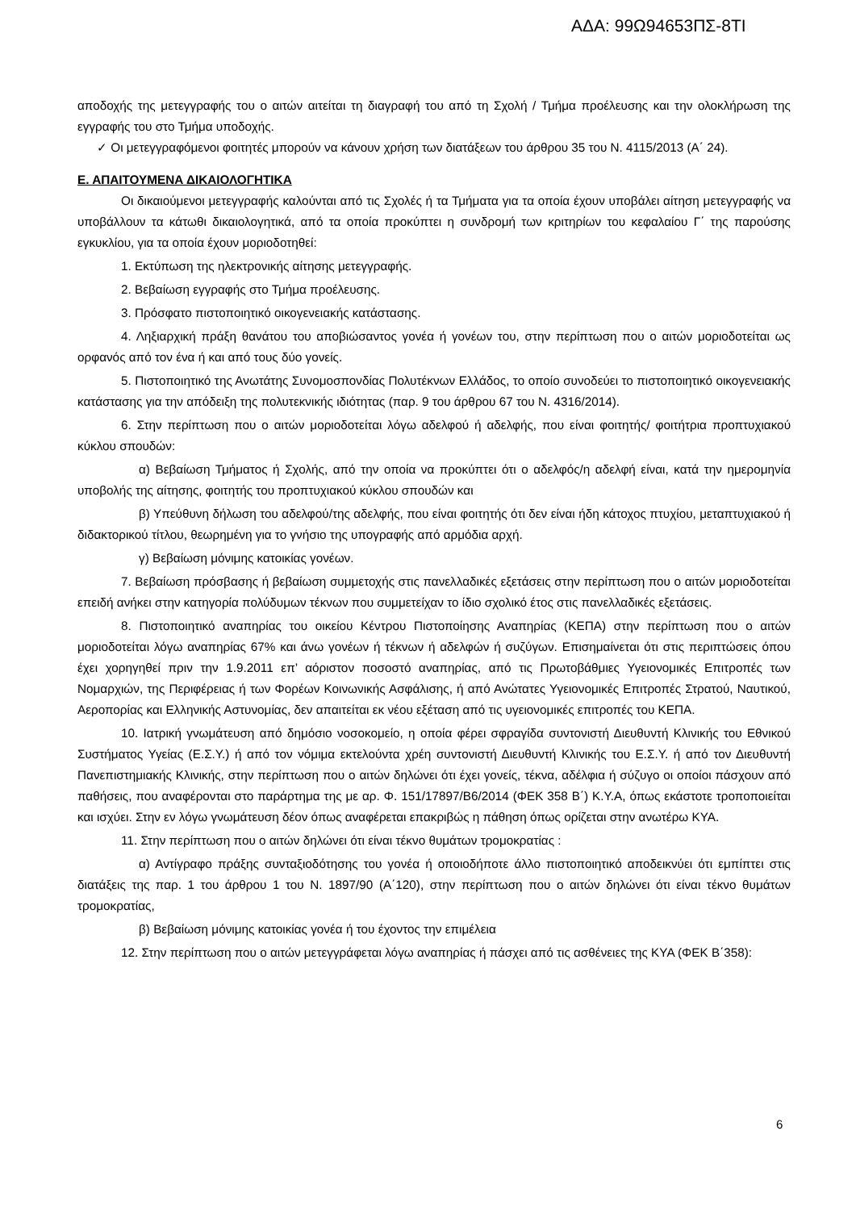ΑΔΑ: 99Ω94653ΠΣ-8ΤΙ
αποδοχής της μετεγγραφής του ο αιτών αιτείται τη διαγραφή του από τη Σχολή / Τμήμα προέλευσης και την ολοκλήρωση της εγγραφής του στο Τμήμα υποδοχής.
✓ Οι μετεγγραφόμενοι φοιτητές μπορούν να κάνουν χρήση των διατάξεων του άρθρου 35 του Ν. 4115/2013 (Α΄ 24).
Ε. ΑΠΑΙΤΟΥΜΕΝΑ ΔΙΚΑΙΟΛΟΓΗΤΙΚΑ
Οι δικαιούμενοι μετεγγραφής καλούνται από τις Σχολές ή τα Τμήματα για τα οποία έχουν υποβάλει αίτηση μετεγγραφής να υποβάλλουν τα κάτωθι δικαιολογητικά, από τα οποία προκύπτει η συνδρομή των κριτηρίων του κεφαλαίου Γ΄ της παρούσης εγκυκλίου, για τα οποία έχουν μοριοδοτηθεί:
1. Εκτύπωση της ηλεκτρονικής αίτησης μετεγγραφής.
2. Βεβαίωση εγγραφής στο Τμήμα προέλευσης.
3. Πρόσφατο πιστοποιητικό οικογενειακής κατάστασης.
4. Ληξιαρχική πράξη θανάτου του αποβιώσαντος γονέα ή γονέων του, στην περίπτωση που ο αιτών μοριοδοτείται ως ορφανός από τον ένα ή και από τους δύο γονείς.
5. Πιστοποιητικό της Ανωτάτης Συνομοσπονδίας Πολυτέκνων Ελλάδος, το οποίο συνοδεύει το πιστοποιητικό οικογενειακής κατάστασης για την απόδειξη της πολυτεκνικής ιδιότητας (παρ. 9 του άρθρου 67 του Ν. 4316/2014).
6. Στην περίπτωση που ο αιτών μοριοδοτείται λόγω αδελφού ή αδελφής, που είναι φοιτητής/ φοιτήτρια προπτυχιακού κύκλου σπουδών:
α) Βεβαίωση Τμήματος ή Σχολής, από την οποία να προκύπτει ότι ο αδελφός/η αδελφή είναι, κατά την ημερομηνία υποβολής της αίτησης, φοιτητής του προπτυχιακού κύκλου σπουδών και
β) Υπεύθυνη δήλωση του αδελφού/της αδελφής, που είναι φοιτητής ότι δεν είναι ήδη κάτοχος πτυχίου, μεταπτυχιακού ή διδακτορικού τίτλου, θεωρημένη για το γνήσιο της υπογραφής από αρμόδια αρχή.
γ) Βεβαίωση μόνιμης κατοικίας γονέων.
7. Βεβαίωση πρόσβασης ή βεβαίωση συμμετοχής στις πανελλαδικές εξετάσεις στην περίπτωση που ο αιτών μοριοδοτείται επειδή ανήκει στην κατηγορία πολύδυμων τέκνων που συμμετείχαν το ίδιο σχολικό έτος στις πανελλαδικές εξετάσεις.
8. Πιστοποιητικό αναπηρίας του οικείου Κέντρου Πιστοποίησης Αναπηρίας (ΚΕΠΑ) στην περίπτωση που ο αιτών μοριοδοτείται λόγω αναπηρίας 67% και άνω γονέων ή τέκνων ή αδελφών ή συζύγων. Επισημαίνεται ότι στις περιπτώσεις όπου έχει χορηγηθεί πριν την 1.9.2011 επ’ αόριστον ποσοστό αναπηρίας, από τις Πρωτοβάθμιες Υγειονομικές Επιτροπές των Νομαρχιών, της Περιφέρειας ή των Φορέων Κοινωνικής Ασφάλισης, ή από Ανώτατες Υγειονομικές Επιτροπές Στρατού, Ναυτικού, Αεροπορίας και Ελληνικής Αστυνομίας, δεν απαιτείται εκ νέου εξέταση από τις υγειονομικές επιτροπές του ΚΕΠΑ.
10. Ιατρική γνωμάτευση από δημόσιο νοσοκομείο, η οποία φέρει σφραγίδα συντονιστή Διευθυντή Κλινικής του Εθνικού Συστήματος Υγείας (Ε.Σ.Υ.) ή από τον νόμιμα εκτελούντα χρέη συντονιστή Διευθυντή Κλινικής του Ε.Σ.Υ. ή από τον Διευθυντή Πανεπιστημιακής Κλινικής, στην περίπτωση που ο αιτών δηλώνει ότι έχει γονείς, τέκνα, αδέλφια ή σύζυγο οι οποίοι πάσχουν από παθήσεις, που αναφέρονται στο παράρτημα της με αρ. Φ. 151/17897/Β6/2014 (ΦΕΚ 358 Β΄) Κ.Υ.Α, όπως εκάστοτε τροποποιείται και ισχύει. Στην εν λόγω γνωμάτευση δέον όπως αναφέρεται επακριβώς η πάθηση όπως ορίζεται στην ανωτέρω ΚΥΑ.
11. Στην περίπτωση που ο αιτών δηλώνει ότι είναι τέκνο θυμάτων τρομοκρατίας :
α) Αντίγραφο πράξης συνταξιοδότησης του γονέα ή οποιοδήποτε άλλο πιστοποιητικό αποδεικνύει ότι εμπίπτει στις διατάξεις της παρ. 1 του άρθρου 1 του Ν. 1897/90 (Α΄120), στην περίπτωση που ο αιτών δηλώνει ότι είναι τέκνο θυμάτων τρομοκρατίας,
β) Βεβαίωση μόνιμης κατοικίας γονέα ή του έχοντος την επιμέλεια
12. Στην περίπτωση που ο αιτών μετεγγράφεται λόγω αναπηρίας ή πάσχει από τις ασθένειες της ΚΥΑ (ΦΕΚ Β΄358):
6